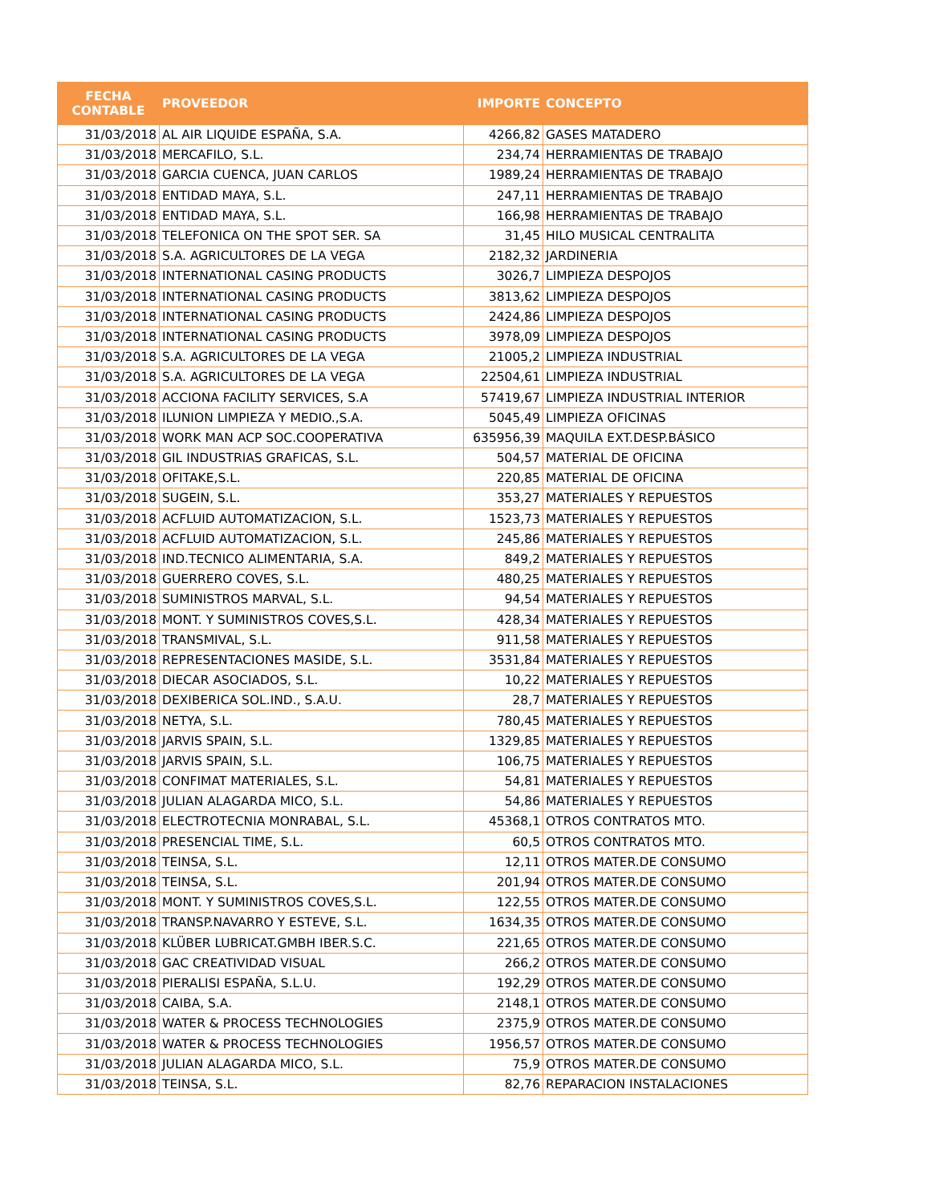| FECHA CONTABLE | PROVEEDOR | IMPORTE | CONCEPTO |
| --- | --- | --- | --- |
| 31/03/2018 | AL AIR LIQUIDE ESPAÑA, S.A. | 4266,82 | GASES MATADERO |
| 31/03/2018 | MERCAFILO, S.L. | 234,74 | HERRAMIENTAS DE TRABAJO |
| 31/03/2018 | GARCIA CUENCA, JUAN CARLOS | 1989,24 | HERRAMIENTAS DE TRABAJO |
| 31/03/2018 | ENTIDAD MAYA, S.L. | 247,11 | HERRAMIENTAS DE TRABAJO |
| 31/03/2018 | ENTIDAD MAYA, S.L. | 166,98 | HERRAMIENTAS DE TRABAJO |
| 31/03/2018 | TELEFONICA ON THE SPOT SER. SA | 31,45 | HILO MUSICAL CENTRALITA |
| 31/03/2018 | S.A. AGRICULTORES DE LA VEGA | 2182,32 | JARDINERIA |
| 31/03/2018 | INTERNATIONAL CASING PRODUCTS | 3026,7 | LIMPIEZA DESPOJOS |
| 31/03/2018 | INTERNATIONAL CASING PRODUCTS | 3813,62 | LIMPIEZA DESPOJOS |
| 31/03/2018 | INTERNATIONAL CASING PRODUCTS | 2424,86 | LIMPIEZA DESPOJOS |
| 31/03/2018 | INTERNATIONAL CASING PRODUCTS | 3978,09 | LIMPIEZA DESPOJOS |
| 31/03/2018 | S.A. AGRICULTORES DE LA VEGA | 21005,2 | LIMPIEZA INDUSTRIAL |
| 31/03/2018 | S.A. AGRICULTORES DE LA VEGA | 22504,61 | LIMPIEZA INDUSTRIAL |
| 31/03/2018 | ACCIONA FACILITY SERVICES, S.A | 57419,67 | LIMPIEZA INDUSTRIAL INTERIOR |
| 31/03/2018 | ILUNION LIMPIEZA Y MEDIO.,S.A. | 5045,49 | LIMPIEZA OFICINAS |
| 31/03/2018 | WORK MAN ACP SOC.COOPERATIVA | 635956,39 | MAQUILA EXT.DESP.BÁSICO |
| 31/03/2018 | GIL INDUSTRIAS GRAFICAS, S.L. | 504,57 | MATERIAL DE OFICINA |
| 31/03/2018 | OFITAKE,S.L. | 220,85 | MATERIAL DE OFICINA |
| 31/03/2018 | SUGEIN, S.L. | 353,27 | MATERIALES Y REPUESTOS |
| 31/03/2018 | ACFLUID AUTOMATIZACION, S.L. | 1523,73 | MATERIALES Y REPUESTOS |
| 31/03/2018 | ACFLUID AUTOMATIZACION, S.L. | 245,86 | MATERIALES Y REPUESTOS |
| 31/03/2018 | IND.TECNICO ALIMENTARIA, S.A. | 849,2 | MATERIALES Y REPUESTOS |
| 31/03/2018 | GUERRERO COVES, S.L. | 480,25 | MATERIALES Y REPUESTOS |
| 31/03/2018 | SUMINISTROS MARVAL, S.L. | 94,54 | MATERIALES Y REPUESTOS |
| 31/03/2018 | MONT. Y SUMINISTROS COVES,S.L. | 428,34 | MATERIALES Y REPUESTOS |
| 31/03/2018 | TRANSMIVAL, S.L. | 911,58 | MATERIALES Y REPUESTOS |
| 31/03/2018 | REPRESENTACIONES MASIDE, S.L. | 3531,84 | MATERIALES Y REPUESTOS |
| 31/03/2018 | DIECAR ASOCIADOS, S.L. | 10,22 | MATERIALES Y REPUESTOS |
| 31/03/2018 | DEXIBERICA SOL.IND., S.A.U. | 28,7 | MATERIALES Y REPUESTOS |
| 31/03/2018 | NETYA, S.L. | 780,45 | MATERIALES Y REPUESTOS |
| 31/03/2018 | JARVIS SPAIN, S.L. | 1329,85 | MATERIALES Y REPUESTOS |
| 31/03/2018 | JARVIS SPAIN, S.L. | 106,75 | MATERIALES Y REPUESTOS |
| 31/03/2018 | CONFIMAT MATERIALES, S.L. | 54,81 | MATERIALES Y REPUESTOS |
| 31/03/2018 | JULIAN ALAGARDA MICO, S.L. | 54,86 | MATERIALES Y REPUESTOS |
| 31/03/2018 | ELECTROTECNIA MONRABAL, S.L. | 45368,1 | OTROS CONTRATOS MTO. |
| 31/03/2018 | PRESENCIAL TIME, S.L. | 60,5 | OTROS CONTRATOS MTO. |
| 31/03/2018 | TEINSA, S.L. | 12,11 | OTROS MATER.DE CONSUMO |
| 31/03/2018 | TEINSA, S.L. | 201,94 | OTROS MATER.DE CONSUMO |
| 31/03/2018 | MONT. Y SUMINISTROS COVES,S.L. | 122,55 | OTROS MATER.DE CONSUMO |
| 31/03/2018 | TRANSP.NAVARRO Y ESTEVE, S.L. | 1634,35 | OTROS MATER.DE CONSUMO |
| 31/03/2018 | KLÜBER LUBRICAT.GMBH IBER.S.C. | 221,65 | OTROS MATER.DE CONSUMO |
| 31/03/2018 | GAC CREATIVIDAD VISUAL | 266,2 | OTROS MATER.DE CONSUMO |
| 31/03/2018 | PIERALISI ESPAÑA, S.L.U. | 192,29 | OTROS MATER.DE CONSUMO |
| 31/03/2018 | CAIBA, S.A. | 2148,1 | OTROS MATER.DE CONSUMO |
| 31/03/2018 | WATER & PROCESS TECHNOLOGIES | 2375,9 | OTROS MATER.DE CONSUMO |
| 31/03/2018 | WATER & PROCESS TECHNOLOGIES | 1956,57 | OTROS MATER.DE CONSUMO |
| 31/03/2018 | JULIAN ALAGARDA MICO, S.L. | 75,9 | OTROS MATER.DE CONSUMO |
| 31/03/2018 | TEINSA, S.L. | 82,76 | REPARACION INSTALACIONES |